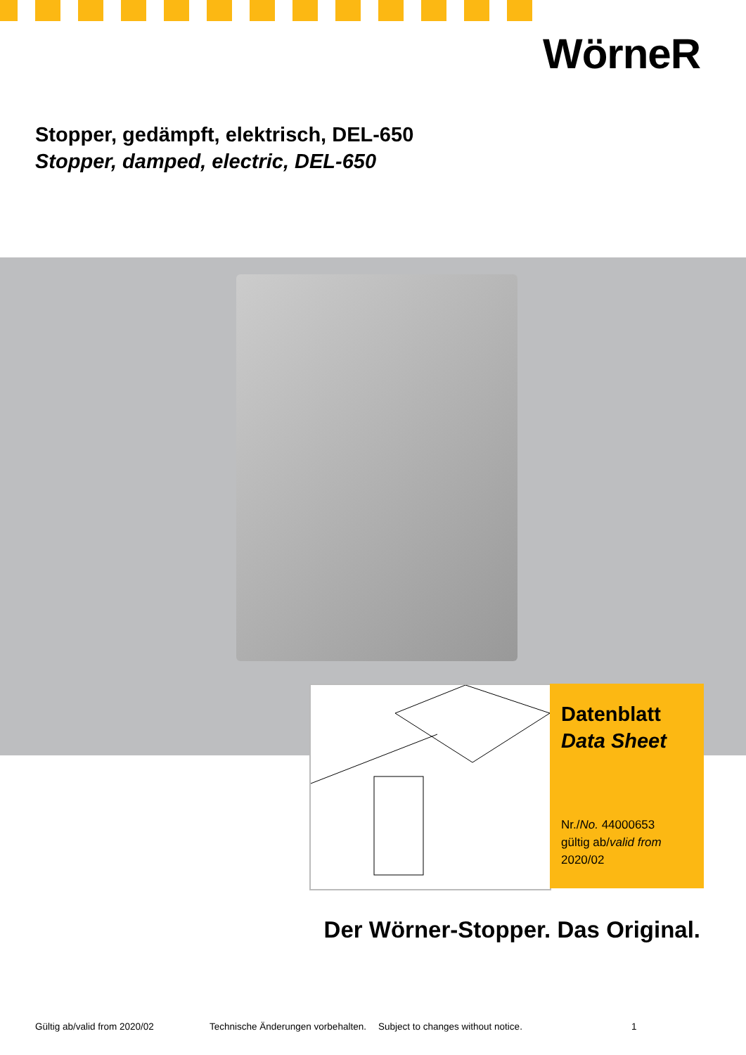WörneR
Stopper, gedämpft, elektrisch, DEL-650
Stopper, damped, electric, DEL-650
Datenblatt
Data Sheet
Nr./No. 44000653
gültig ab/valid from
2020/02
Der Wörner-Stopper. Das Original.
Gültig ab/valid from 2020/02 Technische Änderungen vorbehalten. Subject to changes without notice. 1